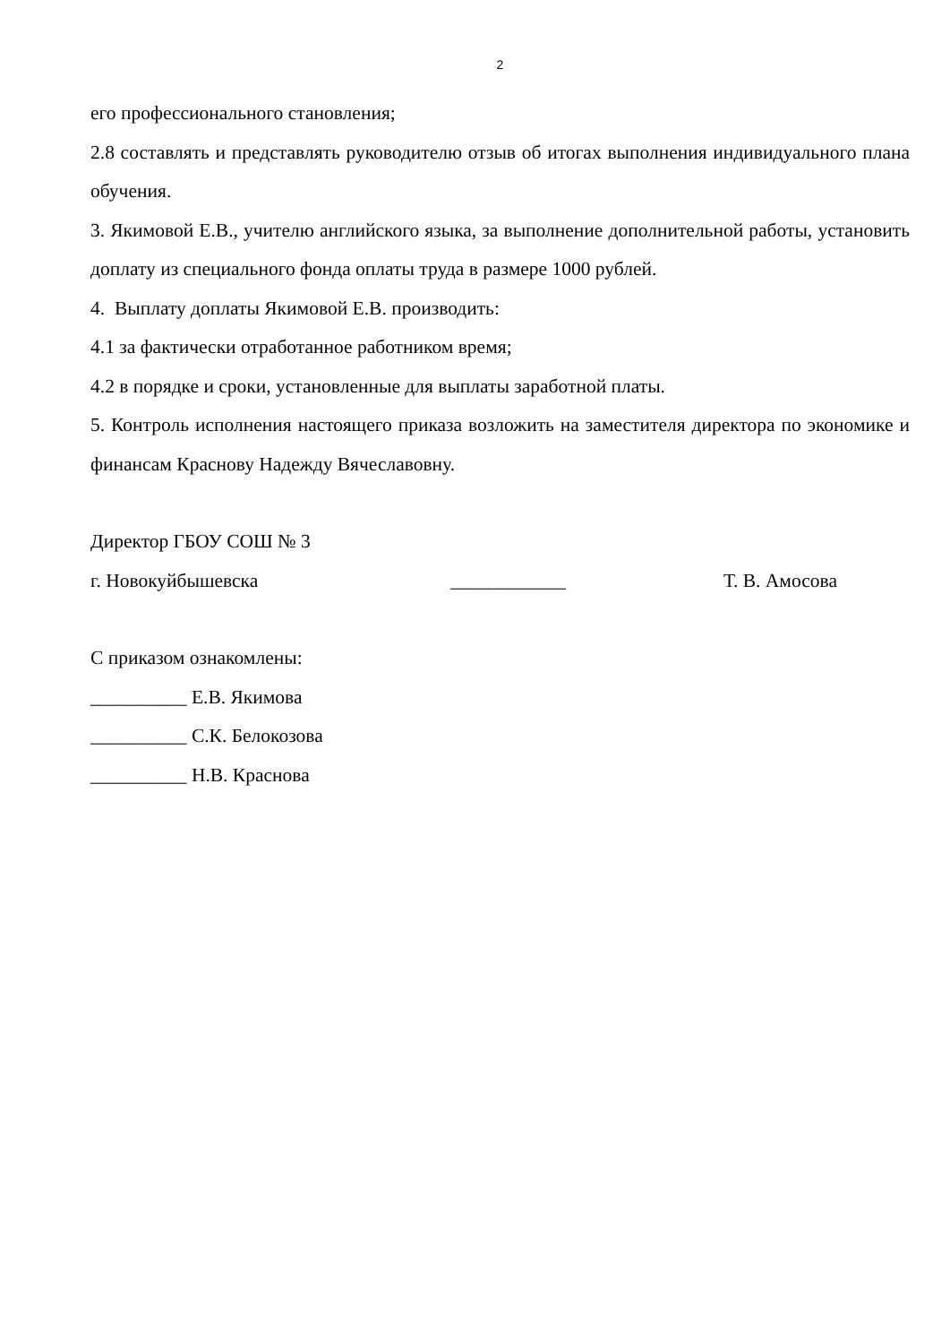2
его профессионального становления;
2.8 составлять и представлять руководителю отзыв об итогах выполнения индивидуального плана обучения.
3. Якимовой Е.В., учителю английского языка, за выполнение дополнительной работы, установить доплату из специального фонда оплаты труда в размере 1000 рублей.
4. Выплату доплаты Якимовой Е.В. производить:
4.1 за фактически отработанное работником время;
4.2 в порядке и сроки, установленные для выплаты заработной платы.
5. Контроль исполнения настоящего приказа возложить на заместителя директора по экономике и финансам Краснову Надежду Вячеславовну.
Директор ГБОУ СОШ № 3
г. Новокуйбышевска ____________ Т. В. Амосова
С приказом ознакомлены:
__________ Е.В. Якимова
__________ С.К. Белокозова
__________ Н.В. Краснова